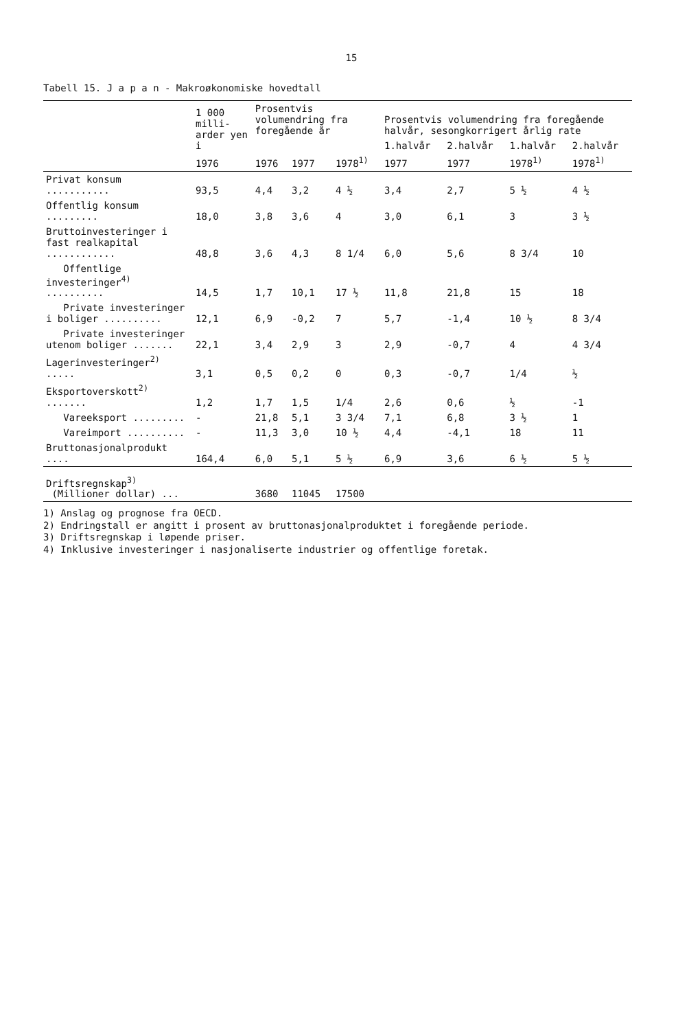15
Tabell 15. J a p a n - Makroøkonomiske hovedtall
| | 1 000 milli-arder yen i | Prosentvis volumendring fra foregående år | | | Prosentvis volumendring fra foregående halvår, sesongkorrigert årlig rate | | | |
| --- | --- | --- | --- | --- | --- | --- | --- | --- |
| | | | | | 1.halvår | 2.halvår | 1.halvår | 2.halvår |
| | 1976 | 1976 | 1977 | 1978<sup>1)</sup> | 1977 | 1977 | 1978<sup>1)</sup> | 1978<sup>1)</sup> |
| Privat konsum ........... | 93,5 | 4,4 | 3,2 | 4 ½ | 3,4 | 2,7 | 5 ½ | 4 ½ |
| Offentlig konsum ......... | 18,0 | 3,8 | 3,6 | 4 | 3,0 | 6,1 | 3 | 3 ½ |
| Bruttoinvesteringer i fast realkapital ............ | 48,8 | 3,6 | 4,3 | 8 1/4 | 6,0 | 5,6 | 8 3/4 | 10 |
| Offentlige investeringer<sup>4)</sup> .......... | 14,5 | 1,7 | 10,1 | 17 ½ | 11,8 | 21,8 | 15 | 18 |
| Private investeringer i boliger .......... | 12,1 | 6,9 | -0,2 | 7 | 5,7 | -1,4 | 10 ½ | 8 3/4 |
| Private investeringer utenom boliger ....... | 22,1 | 3,4 | 2,9 | 3 | 2,9 | -0,7 | 4 | 4 3/4 |
| Lagerinvesteringer<sup>2)</sup> ..... | 3,1 | 0,5 | 0,2 | 0 | 0,3 | -0,7 | 1/4 | ½ |
| Eksportoverskott<sup>2)</sup> ....... | 1,2 | 1,7 | 1,5 | 1/4 | 2,6 | 0,6 | ½ | -1 |
| Vareeksport ......... | - | 21,8 | 5,1 | 3 3/4 | 7,1 | 6,8 | 3 ½ | 1 |
| Vareimport .......... | - | 11,3 | 3,0 | 10 ½ | 4,4 | -4,1 | 18 | 11 |
| Bruttonasjonalprodukt .... | 164,4 | 6,0 | 5,1 | 5 ½ | 6,9 | 3,6 | 6 ½ | 5 ½ |
| Driftsregnskap<sup>3)</sup> (Millioner dollar) ... | | 3680 | 11045 | 17500 | | | | |
1) Anslag og prognose fra OECD.
2) Endringstall er angitt i prosent av bruttonasjonalproduktet i foregående periode.
3) Driftsregnskap i løpende priser.
4) Inklusive investeringer i nasjonaliserte industrier og offentlige foretak.